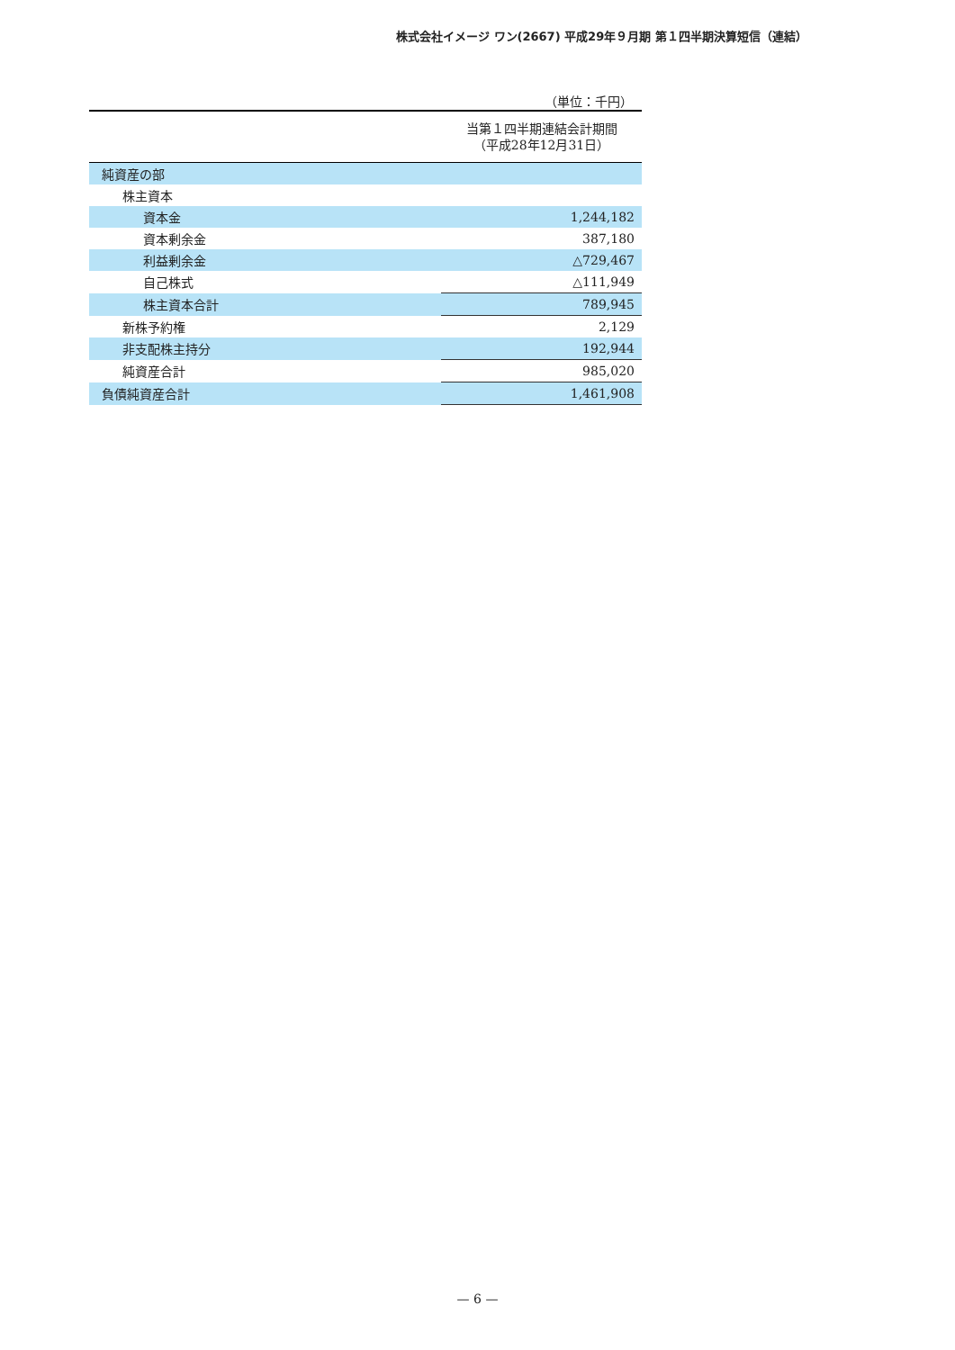株式会社イメージ ワン(2667) 平成29年９月期 第１四半期決算短信（連結）
（単位：千円）
| | 当第１四半期連結会計期間 （平成28年12月31日） |
| --- | --- |
| 純資産の部 | |
| 株主資本 | |
| 資本金 | 1,244,182 |
| 資本剰余金 | 387,180 |
| 利益剰余金 | △729,467 |
| 自己株式 | △111,949 |
| 株主資本合計 | 789,945 |
| 新株予約権 | 2,129 |
| 非支配株主持分 | 192,944 |
| 純資産合計 | 985,020 |
| 負債純資産合計 | 1,461,908 |
— 6 —